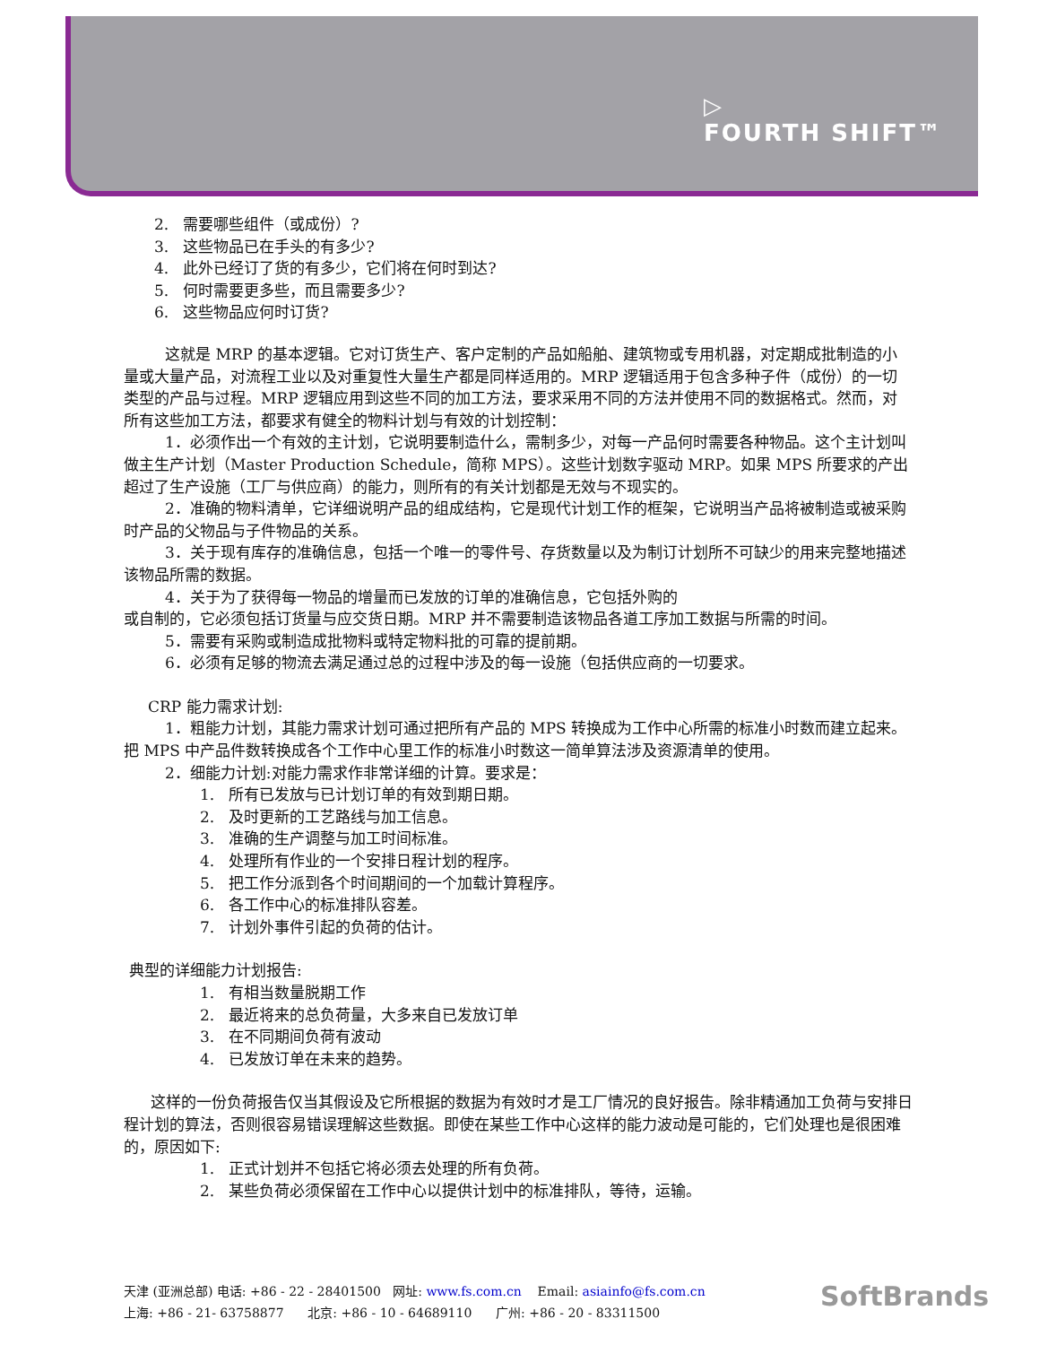▷
FOURTH SHIFT™
2. 需要哪些组件（或成份）?
3. 这些物品已在手头的有多少?
4. 此外已经订了货的有多少，它们将在何时到达?
5. 何时需要更多些，而且需要多少?
6. 这些物品应何时订货?
这就是 MRP 的基本逻辑。它对订货生产、客户定制的产品如船舶、建筑物或专用机器，对定期成批制造的小量或大量产品，对流程工业以及对重复性大量生产都是同样适用的。MRP 逻辑适用于包含多种子件（成份）的一切类型的产品与过程。MRP 逻辑应用到这些不同的加工方法，要求采用不同的方法并使用不同的数据格式。然而，对所有这些加工方法，都要求有健全的物料计划与有效的计划控制：
1．必须作出一个有效的主计划，它说明要制造什么，需制多少，对每一产品何时需要各种物品。这个主计划叫做主生产计划（Master Production Schedule，简称 MPS）。这些计划数字驱动 MRP。如果 MPS 所要求的产出超过了生产设施（工厂与供应商）的能力，则所有的有关计划都是无效与不现实的。
2．准确的物料清单，它详细说明产品的组成结构，它是现代计划工作的框架，它说明当产品将被制造或被采购时产品的父物品与子件物品的关系。
3．关于现有库存的准确信息，包括一个唯一的零件号、存货数量以及为制订计划所不可缺少的用来完整地描述该物品所需的数据。
4．关于为了获得每一物品的增量而已发放的订单的准确信息，它包括外购的
或自制的，它必须包括订货量与应交货日期。MRP 并不需要制造该物品各道工序加工数据与所需的时间。
5．需要有采购或制造成批物料或特定物料批的可靠的提前期。
6．必须有足够的物流去满足通过总的过程中涉及的每一设施（包括供应商的一切要求。
CRP 能力需求计划:
1．粗能力计划，其能力需求计划可通过把所有产品的 MPS 转换成为工作中心所需的标准小时数而建立起来。把 MPS 中产品件数转换成各个工作中心里工作的标准小时数这一简单算法涉及资源清单的使用。
2．细能力计划:对能力需求作非常详细的计算。要求是：
1. 所有已发放与已计划订单的有效到期日期。
2. 及时更新的工艺路线与加工信息。
3. 准确的生产调整与加工时间标准。
4. 处理所有作业的一个安排日程计划的程序。
5. 把工作分派到各个时间期间的一个加载计算程序。
6. 各工作中心的标准排队容差。
7. 计划外事件引起的负荷的估计。
典型的详细能力计划报告:
1. 有相当数量脱期工作
2. 最近将来的总负荷量，大多来自已发放订单
3. 在不同期间负荷有波动
4. 已发放订单在未来的趋势。
这样的一份负荷报告仅当其假设及它所根据的数据为有效时才是工厂情况的良好报告。除非精通加工负荷与安排日程计划的算法，否则很容易错误理解这些数据。即使在某些工作中心这样的能力波动是可能的，它们处理也是很困难的，原因如下:
1. 正式计划并不包括它将必须去处理的所有负荷。
2. 某些负荷必须保留在工作中心以提供计划中的标准排队，等待，运输。
天津 (亚洲总部) 电话: +86 - 22 - 28401500 网址: www.fs.com.cn Email: asiainfo@fs.com.cn
上海: +86 - 21- 63758877 北京: +86 - 10 - 64689110 广州: +86 - 20 - 83311500
SoftBrands